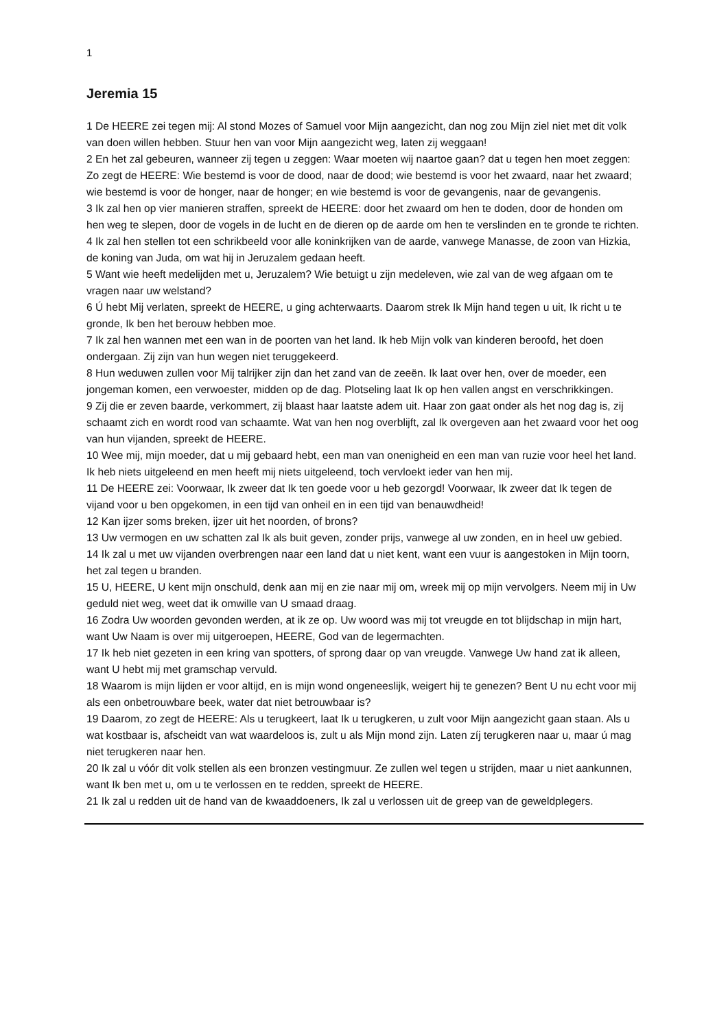1
Jeremia 15
1 De HEERE zei tegen mij: Al stond Mozes of Samuel voor Mijn aangezicht, dan nog zou Mijn ziel niet met dit volk van doen willen hebben. Stuur hen van voor Mijn aangezicht weg, laten zij weggaan!
2 En het zal gebeuren, wanneer zij tegen u zeggen: Waar moeten wij naartoe gaan? dat u tegen hen moet zeggen: Zo zegt de HEERE: Wie bestemd is voor de dood, naar de dood; wie bestemd is voor het zwaard, naar het zwaard; wie bestemd is voor de honger, naar de honger; en wie bestemd is voor de gevangenis, naar de gevangenis.
3 Ik zal hen op vier manieren straffen, spreekt de HEERE: door het zwaard om hen te doden, door de honden om hen weg te slepen, door de vogels in de lucht en de dieren op de aarde om hen te verslinden en te gronde te richten.
4 Ik zal hen stellen tot een schrikbeeld voor alle koninkrijken van de aarde, vanwege Manasse, de zoon van Hizkia, de koning van Juda, om wat hij in Jeruzalem gedaan heeft.
5 Want wie heeft medelijden met u, Jeruzalem? Wie betuigt u zijn medeleven, wie zal van de weg afgaan om te vragen naar uw welstand?
6 Ú hebt Mij verlaten, spreekt de HEERE, u ging achterwaarts. Daarom strek Ik Mijn hand tegen u uit, Ik richt u te gronde, Ik ben het berouw hebben moe.
7 Ik zal hen wannen met een wan in de poorten van het land. Ik heb Mijn volk van kinderen beroofd, het doen ondergaan. Zij zijn van hun wegen niet teruggekeerd.
8 Hun weduwen zullen voor Mij talrijker zijn dan het zand van de zeeën. Ik laat over hen, over de moeder, een jongeman komen, een verwoester, midden op de dag. Plotseling laat Ik op hen vallen angst en verschrikkingen.
9 Zij die er zeven baarde, verkommert, zij blaast haar laatste adem uit. Haar zon gaat onder als het nog dag is, zij schaamt zich en wordt rood van schaamte. Wat van hen nog overblijft, zal Ik overgeven aan het zwaard voor het oog van hun vijanden, spreekt de HEERE.
10 Wee mij, mijn moeder, dat u mij gebaard hebt, een man van onenigheid en een man van ruzie voor heel het land. Ik heb niets uitgeleend en men heeft mij niets uitgeleend, toch vervloekt ieder van hen mij.
11 De HEERE zei: Voorwaar, Ik zweer dat Ik ten goede voor u heb gezorgd! Voorwaar, Ik zweer dat Ik tegen de vijand voor u ben opgekomen, in een tijd van onheil en in een tijd van benauwdheid!
12 Kan ijzer soms breken, ijzer uit het noorden, of brons?
13 Uw vermogen en uw schatten zal Ik als buit geven, zonder prijs, vanwege al uw zonden, en in heel uw gebied.
14 Ik zal u met uw vijanden overbrengen naar een land dat u niet kent, want een vuur is aangestoken in Mijn toorn, het zal tegen u branden.
15 U, HEERE, U kent mijn onschuld, denk aan mij en zie naar mij om, wreek mij op mijn vervolgers. Neem mij in Uw geduld niet weg, weet dat ik omwille van U smaad draag.
16 Zodra Uw woorden gevonden werden, at ik ze op. Uw woord was mij tot vreugde en tot blijdschap in mijn hart, want Uw Naam is over mij uitgeroepen, HEERE, God van de legermachten.
17 Ik heb niet gezeten in een kring van spotters, of sprong daar op van vreugde. Vanwege Uw hand zat ik alleen, want U hebt mij met gramschap vervuld.
18 Waarom is mijn lijden er voor altijd, en is mijn wond ongeneeslijk, weigert hij te genezen? Bent U nu echt voor mij als een onbetrouwbare beek, water dat niet betrouwbaar is?
19 Daarom, zo zegt de HEERE: Als u terugkeert, laat Ik u terugkeren, u zult voor Mijn aangezicht gaan staan. Als u wat kostbaar is, afscheidt van wat waardeloos is, zult u als Mijn mond zijn. Laten zíj terugkeren naar u, maar ú mag niet terugkeren naar hen.
20 Ik zal u vóór dit volk stellen als een bronzen vestingmuur. Ze zullen wel tegen u strijden, maar u niet aankunnen, want Ik ben met u, om u te verlossen en te redden, spreekt de HEERE.
21 Ik zal u redden uit de hand van de kwaaddoeners, Ik zal u verlossen uit de greep van de geweldplegers.